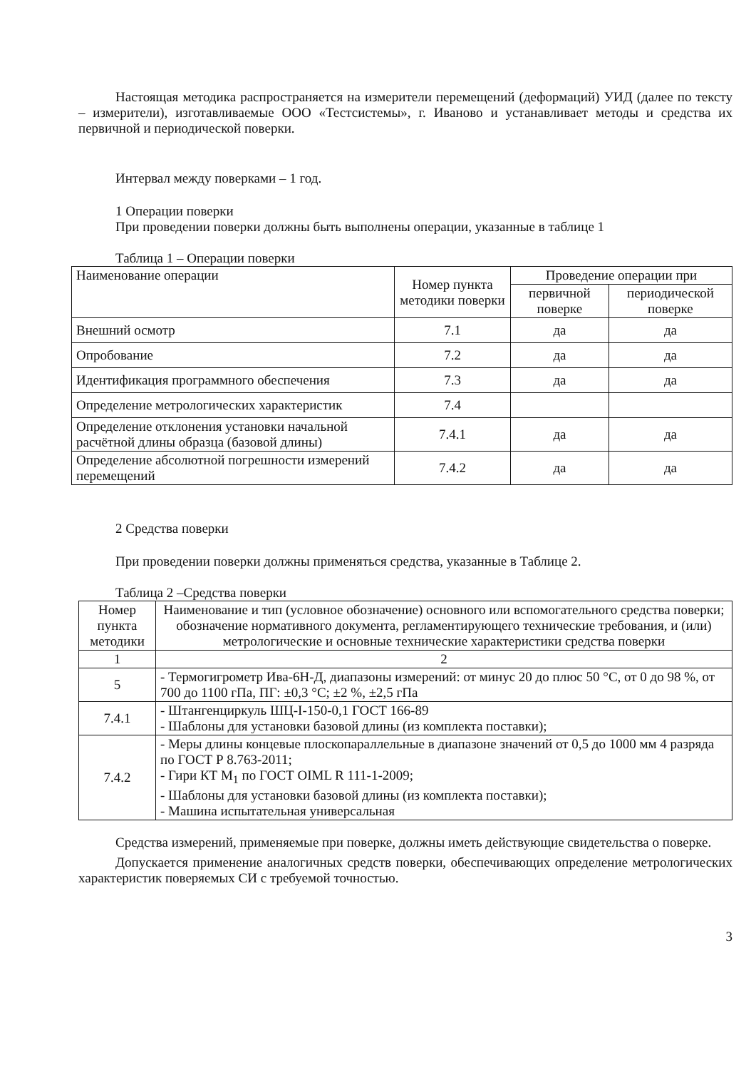Настоящая методика распространяется на измерители перемещений (деформаций) УИД (далее по тексту – измерители), изготавливаемые ООО «Тестсистемы», г. Иваново и устанавливает методы и средства их первичной и периодической поверки.
Интервал между поверками – 1 год.
1 Операции поверки
При проведении поверки должны быть выполнены операции, указанные в таблице 1
Таблица 1 – Операции поверки
| Наименование операции | Номер пункта методики поверки | Проведение операции при | |
| --- | --- | --- | --- |
| | | первичной поверке | периодической поверке |
| Внешний осмотр | 7.1 | да | да |
| Опробование | 7.2 | да | да |
| Идентификация программного обеспечения | 7.3 | да | да |
| Определение метрологических характеристик | 7.4 | | |
| Определение отклонения установки начальной расчётной длины образца (базовой длины) | 7.4.1 | да | да |
| Определение абсолютной погрешности измерений перемещений | 7.4.2 | да | да |
2 Средства поверки
При проведении поверки должны применяться средства, указанные в Таблице 2.
Таблица 2 –Средства поверки
| Номер пункта методики | Наименование и тип (условное обозначение) основного или вспомогательного средства поверки; обозначение нормативного документа, регламентирующего технические требования, и (или) метрологические и основные технические характеристики средства поверки |
| --- | --- |
| 1 | 2 |
| 5 | - Термогигрометр Ива-6Н-Д, диапазоны измерений: от минус 20 до плюс 50 °С, от 0 до 98 %, от 700 до 1100 гПа, ПГ: ±0,3 °С; ±2 %, ±2,5 гПа |
| 7.4.1 | - Штангенциркуль ШЦ-I-150-0,1 ГОСТ 166-89 - Шаблоны для установки базовой длины (из комплекта поставки); |
| 7.4.2 | - Меры длины концевые плоскопараллельные в диапазоне значений от 0,5 до 1000 мм 4 разряда по ГОСТ Р 8.763-2011; - Гири КТ M<sub>1</sub> по ГОСТ OIML R 111-1-2009; - Шаблоны для установки базовой длины (из комплекта поставки); - Машина испытательная универсальная |
Средства измерений, применяемые при поверке, должны иметь действующие свидетельства о поверке.
Допускается применение аналогичных средств поверки, обеспечивающих определение метрологических характеристик поверяемых СИ с требуемой точностью.
3